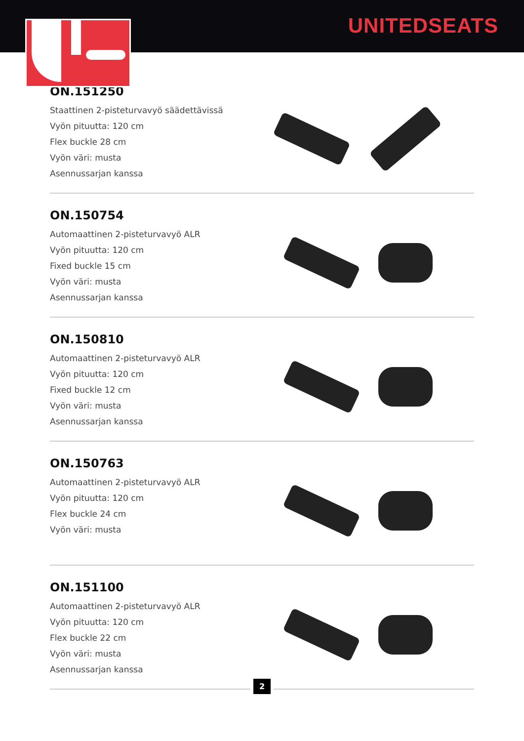UNITEDSEATS
ON.151250
Staattinen 2-pisteturvavyö säädettävissä Vyön pituutta: 120 cm
Flex buckle 28 cm
Vyön väri: musta
Asennussarjan kanssa
ON.150754
Automaattinen 2-pisteturvavyö ALR
Vyön pituutta: 120 cm
Fixed buckle 15 cm
Vyön väri: musta
Asennussarjan kanssa
ON.150810
Automaattinen 2-pisteturvavyö ALR
Vyön pituutta: 120 cm
Fixed buckle 12 cm
Vyön väri: musta
Asennussarjan kanssa
ON.150763
Automaattinen 2-pisteturvavyö ALR
Vyön pituutta: 120 cm
Flex buckle 24 cm
Vyön väri: musta
ON.151100
Automaattinen 2-pisteturvavyö ALR
Vyön pituutta: 120 cm
Flex buckle 22 cm
Vyön väri: musta
Asennussarjan kanssa
2